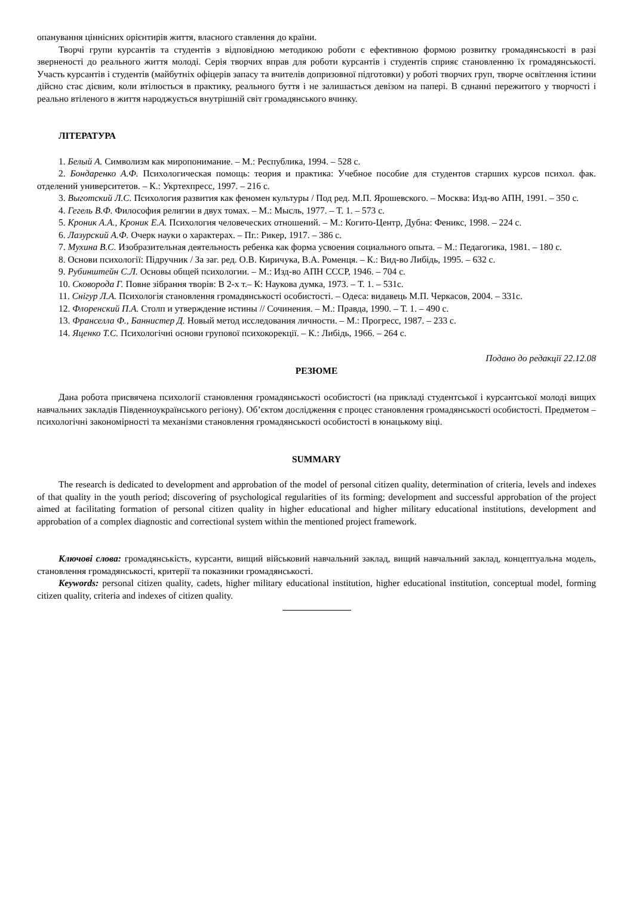опанування ціннісних орієнтирів життя, власного ставлення до країни.
Творчі групи курсантів та студентів з відповідною методикою роботи є ефективною формою розвитку громадянськості в разі зверненості до реального життя молоді. Серія творчих вправ для роботи курсантів і студентів сприяє становленню їх громадянськості. Участь курсантів і студентів (майбутніх офіцерів запасу та вчителів допризовної підготовки) у роботі творчих груп, творче освітлення істини дійсно стає дієвим, коли втілюється в практику, реального буття і не залишається девізом на папері. В єднанні пережитого у творчості і реально втіленого в життя народжується внутрішній світ громадянського вчинку.
ЛІТЕРАТУРА
1. Белый А. Символизм как миропонимание. – М.: Республика, 1994. – 528 с.
2. Бондаренко А.Ф. Психологическая помощь: теория и практика: Учебное пособие для студентов старших курсов психол. фак. отделений университетов. – К.: Укртехпресс, 1997. – 216 с.
3. Выготский Л.С. Психология развития как феномен культуры / Под ред. М.П. Ярошевского. – Москва: Изд-во АПН, 1991. – 350 с.
4. Гегель В.Ф. Философия религии в двух томах. – М.: Мысль, 1977. – Т. 1. – 573 с.
5. Кроник А.А., Кроник Е.А. Психология человеческих отношений. – М.: Когито-Центр, Дубна: Феникс, 1998. – 224 с.
6. Лазурский А.Ф. Очерк науки о характерах. – Пг.: Рикер, 1917. – 386 с.
7. Мухина В.С. Изобразительная деятельность ребенка как форма усвоения социального опыта. – М.: Педагогика, 1981. – 180 с.
8. Основи психології: Підручник / За заг. ред. О.В. Киричука, В.А. Роменця. – К.: Вид-во Либідь, 1995. – 632 с.
9. Рубинштейн С.Л. Основы общей психологии. – М.: Изд-во АПН СССР, 1946. – 704 с.
10. Сковорода Г. Повне зібрання творів: В 2-х т.– К: Наукова думка, 1973. – Т. 1. – 531с.
11. Снігур Л.А. Психологія становлення громадянськості особистості. – Одеса: видавець М.П. Черкасов, 2004. – 331с.
12. Флоренский П.А. Столп и утверждение истины // Сочинения. – М.: Правда, 1990. – Т. 1. – 490 с.
13. Франселла Ф., Баннистер Д. Новый метод исследования личности. – М.: Прогресс, 1987. – 233 с.
14. Яценко Т.С. Психологічні основи групової психокорекції. – К.: Либідь, 1966. – 264 с.
Подано до редакції 22.12.08
РЕЗЮМЕ
Дана робота присвячена психології становлення громадянськості особистості (на прикладі студентської і курсантської молоді вищих навчальних закладів Південноукраїнського регіону). Об’єктом дослідження є процес становлення громадянськості особистості. Предметом – психологічні закономірності та механізми становлення громадянськості особистості в юнацькому віці.
SUMMARY
The research is dedicated to development and approbation of the model of personal citizen quality, determination of criteria, levels and indexes of that quality in the youth period; discovering of psychological regularities of its forming; development and successful approbation of the project aimed at facilitating formation of personal citizen quality in higher educational and higher military educational institutions, development and approbation of a complex diagnostic and correctional system within the mentioned project framework.
Ключові слова: громадянськість, курсанти, вищий військовий навчальний заклад, вищий навчальний заклад, концептуальна модель, становлення громадянськості, критерії та показники громадянськості.
Keywords: personal citizen quality, cadets, higher military educational institution, higher educational institution, conceptual model, forming citizen quality, criteria and indexes of citizen quality.